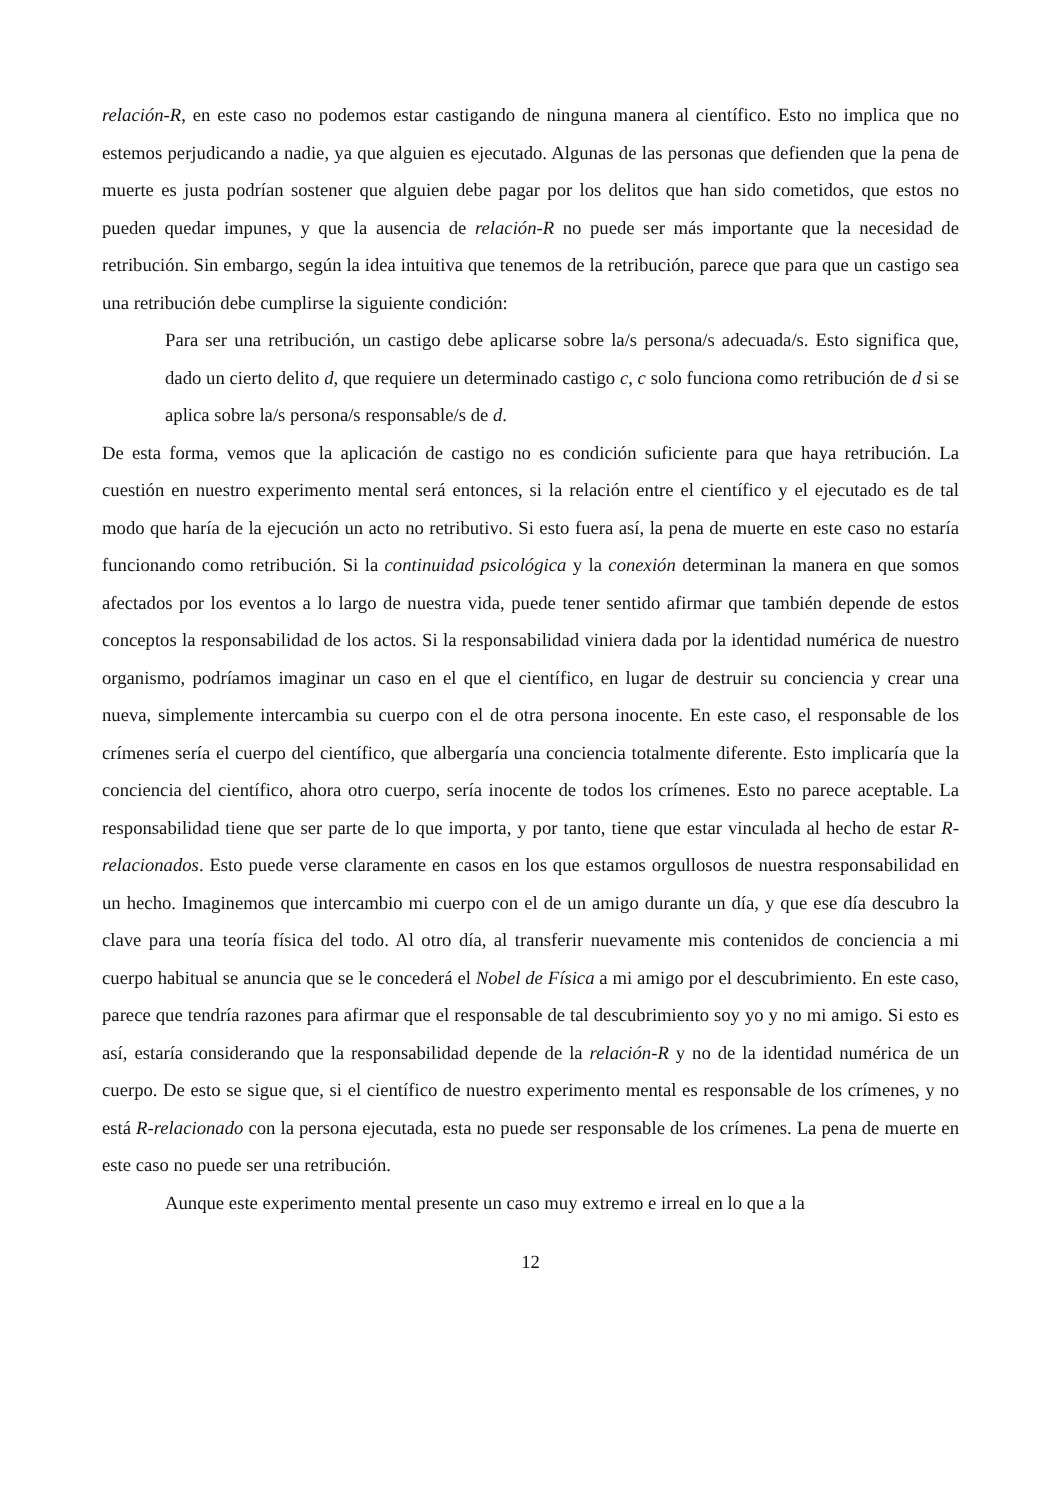relación-R, en este caso no podemos estar castigando de ninguna manera al científico. Esto no implica que no estemos perjudicando a nadie, ya que alguien es ejecutado. Algunas de las personas que defienden que la pena de muerte es justa podrían sostener que alguien debe pagar por los delitos que han sido cometidos, que estos no pueden quedar impunes, y que la ausencia de relación-R no puede ser más importante que la necesidad de retribución. Sin embargo, según la idea intuitiva que tenemos de la retribución, parece que para que un castigo sea una retribución debe cumplirse la siguiente condición:
Para ser una retribución, un castigo debe aplicarse sobre la/s persona/s adecuada/s. Esto significa que, dado un cierto delito d, que requiere un determinado castigo c, c solo funciona como retribución de d si se aplica sobre la/s persona/s responsable/s de d.
De esta forma, vemos que la aplicación de castigo no es condición suficiente para que haya retribución. La cuestión en nuestro experimento mental será entonces, si la relación entre el científico y el ejecutado es de tal modo que haría de la ejecución un acto no retributivo. Si esto fuera así, la pena de muerte en este caso no estaría funcionando como retribución. Si la continuidad psicológica y la conexión determinan la manera en que somos afectados por los eventos a lo largo de nuestra vida, puede tener sentido afirmar que también depende de estos conceptos la responsabilidad de los actos. Si la responsabilidad viniera dada por la identidad numérica de nuestro organismo, podríamos imaginar un caso en el que el científico, en lugar de destruir su conciencia y crear una nueva, simplemente intercambia su cuerpo con el de otra persona inocente. En este caso, el responsable de los crímenes sería el cuerpo del científico, que albergaría una conciencia totalmente diferente. Esto implicaría que la conciencia del científico, ahora otro cuerpo, sería inocente de todos los crímenes. Esto no parece aceptable. La responsabilidad tiene que ser parte de lo que importa, y por tanto, tiene que estar vinculada al hecho de estar R-relacionados. Esto puede verse claramente en casos en los que estamos orgullosos de nuestra responsabilidad en un hecho. Imaginemos que intercambio mi cuerpo con el de un amigo durante un día, y que ese día descubro la clave para una teoría física del todo. Al otro día, al transferir nuevamente mis contenidos de conciencia a mi cuerpo habitual se anuncia que se le concederá el Nobel de Física a mi amigo por el descubrimiento. En este caso, parece que tendría razones para afirmar que el responsable de tal descubrimiento soy yo y no mi amigo. Si esto es así, estaría considerando que la responsabilidad depende de la relación-R y no de la identidad numérica de un cuerpo. De esto se sigue que, si el científico de nuestro experimento mental es responsable de los crímenes, y no está R-relacionado con la persona ejecutada, esta no puede ser responsable de los crímenes. La pena de muerte en este caso no puede ser una retribución.
Aunque este experimento mental presente un caso muy extremo e irreal en lo que a la
12